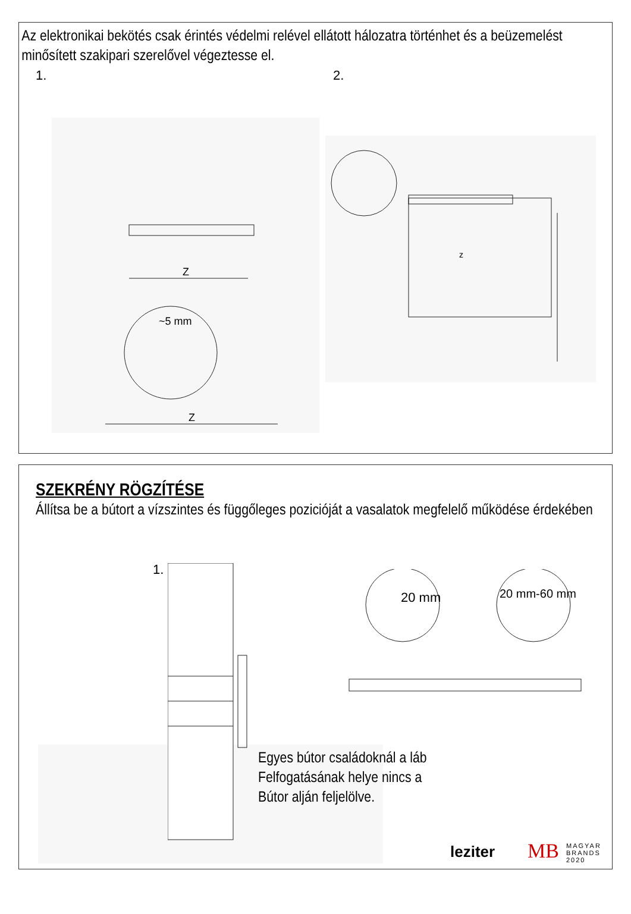Az elektronikai bekötés csak érintés védelmi relével ellátott hálozatra történhet és a beüzemelést minősített szakipari szerelővel végeztesse el.
1. 2.
Z
~5 mm
Z
z
SZEKRÉNY RÖGZÍTÉSE
Állítsa be a bútort a vízszintes és függőleges pozicióját a vasalatok megfelelő működése érdekében
1.
20 mm 20 mm-60 mm
Egyes bútor családoknál a láb
Felfogatásának helye nincs a
Bútor alján feljelölve.
leziter MB
MAGYAR
BRANDS
2020